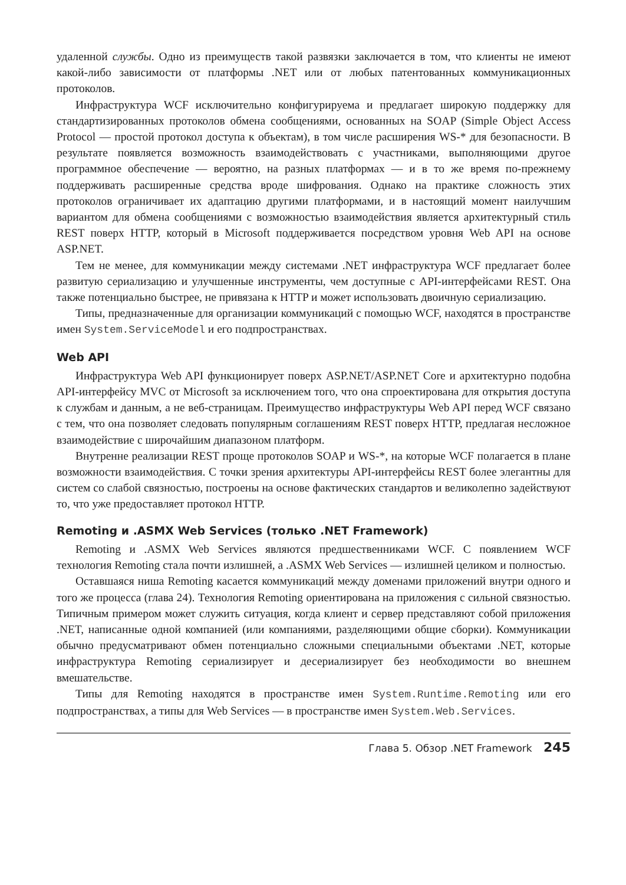удаленной службы. Одно из преимуществ такой развязки заключается в том, что клиенты не имеют какой-либо зависимости от платформы .NET или от любых патентованных коммуникационных протоколов.
Инфраструктура WCF исключительно конфигурируема и предлагает широкую поддержку для стандартизированных протоколов обмена сообщениями, основанных на SOAP (Simple Object Access Protocol — простой протокол доступа к объектам), в том числе расширения WS-* для безопасности. В результате появляется возможность взаимодействовать с участниками, выполняющими другое программное обеспечение — вероятно, на разных платформах — и в то же время по-прежнему поддерживать расширенные средства вроде шифрования. Однако на практике сложность этих протоколов ограничивает их адаптацию другими платформами, и в настоящий момент наилучшим вариантом для обмена сообщениями с возможностью взаимодействия является архитектурный стиль REST поверх HTTP, который в Microsoft поддерживается посредством уровня Web API на основе ASP.NET.
Тем не менее, для коммуникации между системами .NET инфраструктура WCF предлагает более развитую сериализацию и улучшенные инструменты, чем доступные с API-интерфейсами REST. Она также потенциально быстрее, не привязана к HTTP и может использовать двоичную сериализацию.
Типы, предназначенные для организации коммуникаций с помощью WCF, находятся в пространстве имен System.ServiceModel и его подпространствах.
Web API
Инфраструктура Web API функционирует поверх ASP.NET/ASP.NET Core и архитектурно подобна API-интерфейсу MVC от Microsoft за исключением того, что она спроектирована для открытия доступа к службам и данным, а не веб-страницам. Преимущество инфраструктуры Web API перед WCF связано с тем, что она позволяет следовать популярным соглашениям REST поверх HTTP, предлагая несложное взаимодействие с широчайшим диапазоном платформ.
Внутренне реализации REST проще протоколов SOAP и WS-*, на которые WCF полагается в плане возможности взаимодействия. С точки зрения архитектуры API-интерфейсы REST более элегантны для систем со слабой связностью, построены на основе фактических стандартов и великолепно задействуют то, что уже предоставляет протокол HTTP.
Remoting и .ASMX Web Services (только .NET Framework)
Remoting и .ASMX Web Services являются предшественниками WCF. С появлением WCF технология Remoting стала почти излишней, а .ASMX Web Services — излишней целиком и полностью.
Оставшаяся ниша Remoting касается коммуникаций между доменами приложений внутри одного и того же процесса (глава 24). Технология Remoting ориентирована на приложения с сильной связностью. Типичным примером может служить ситуация, когда клиент и сервер представляют собой приложения .NET, написанные одной компанией (или компаниями, разделяющими общие сборки). Коммуникации обычно предусматривают обмен потенциально сложными специальными объектами .NET, которые инфраструктура Remoting сериализирует и десериализирует без необходимости во внешнем вмешательстве.
Типы для Remoting находятся в пространстве имен System.Runtime.Remoting или его подпространствах, а типы для Web Services — в пространстве имен System.Web.Services.
Глава 5. Обзор .NET Framework 245